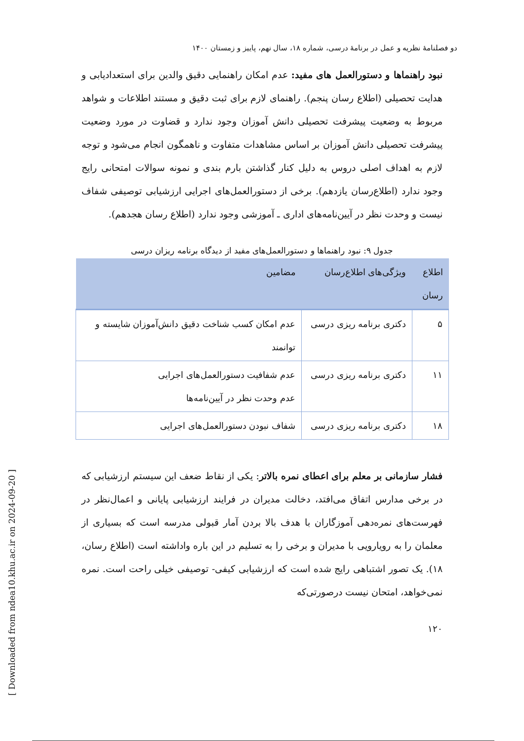دو فصلنامهٔ نظریه و عمل در برنامهٔ درسی، شماره ۱۸، سال نهم، پاییز و زمستان ۱۴۰۰
نبود راهنماها و دستورالعمل های مفید: عدم امکان راهنمایی دقیق والدین برای استعدادیابی و هدایت تحصیلی (اطلاع رسان پنجم). راهنمای لازم برای ثبت دقیق و مستند اطلاعات و شواهد مربوط به وضعیت پیشرفت تحصیلی دانش آموزان وجود ندارد و قضاوت در مورد وضعیت پیشرفت تحصیلی دانش آموزان بر اساس مشاهدات متفاوت و ناهمگون انجام می‌شود و توجه لازم به اهداف اصلی دروس به دلیل کنار گذاشتن بارم بندی و نمونه سوالات امتحانی رایج وجود ندارد (اطلاع‌رسان یازدهم). برخی از دستورالعمل‌های اجرایی ارزشیابی توصیفی شفاف نیست و وحدت نظر در آیین‌نامه‌های اداری ـ آموزشی وجود ندارد (اطلاع رسان هجدهم).
جدول ۹: نبود راهنماها و دستورالعمل‌های مفید از دیدگاه برنامه ریزان درسی
| اطلاع رسان | ویژگی‌های اطلاع‌رسان | مضامین |
| --- | --- | --- |
| ۵ | دکتری برنامه ریزی درسی | عدم امکان کسب شناخت دقیق دانش‌آموزان شایسته و توانمند |
| ۱۱ | دکتری برنامه ریزی درسی | عدم شفافیت دستورالعمل‌های اجرایی عدم وحدت نظر در آیین‌نامه‌ها |
| ۱۸ | دکتری برنامه ریزی درسی | شفاف نبودن دستورالعمل‌های اجرایی |
فشار سازمانی بر معلم برای اعطای نمره بالاتر: یکی از نقاط ضعف این سیستم ارزشیابی که در برخی مدارس اتفاق می‌افتد، دخالت مدیران در فرایند ارزشیابی پایانی و اعمال‌نظر در فهرست‌های نمره‌دهی آموزگاران با هدف بالا بردن آمار قبولی مدرسه است که بسیاری از معلمان را به رویارویی با مدیران و برخی را به تسلیم در این باره واداشته است (اطلاع رسان، ۱۸). یک تصور اشتباهی رایج شده است که ارزشیابی کیفی- توصیفی خیلی راحت است. نمره نمی‌خواهد، امتحان نیست درصورتی‌که
۱۲۰
[ Downloaded from ndea10.khu.ac.ir on 2024-09-20 ]